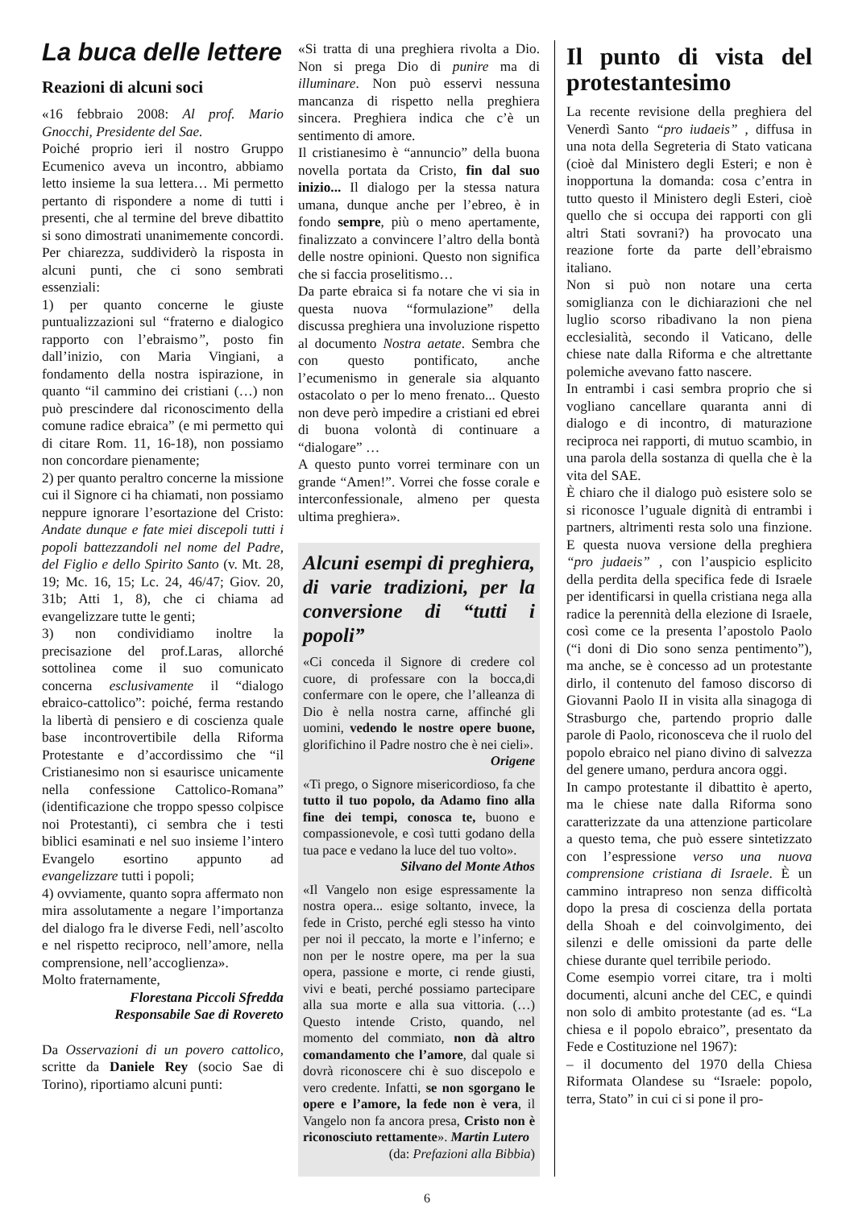La buca delle lettere
Reazioni di alcuni soci
«16 febbraio 2008: Al prof. Mario Gnocchi, Presidente del Sae.
Poiché proprio ieri il nostro Gruppo Ecumenico aveva un incontro, abbiamo letto insieme la sua lettera… Mi permetto pertanto di rispondere a nome di tutti i presenti, che al termine del breve dibattito si sono dimostrati unanimemente concordi. Per chiarezza, suddividerò la risposta in alcuni punti, che ci sono sembrati essenziali:
1) per quanto concerne le giuste puntualizzazioni sul “fraterno e dialogico rapporto con l’ebraismo”, posto fin dall’inizio, con Maria Vingiani, a fondamento della nostra ispirazione, in quanto “il cammino dei cristiani (…) non può prescindere dal riconoscimento della comune radice ebraica” (e mi permetto qui di citare Rom. 11, 16-18), non possiamo non concordare pienamente;
2) per quanto peraltro concerne la missione cui il Signore ci ha chiamati, non possiamo neppure ignorare l’esortazione del Cristo: Andate dunque e fate miei discepoli tutti i popoli battezzandoli nel nome del Padre, del Figlio e dello Spirito Santo (v. Mt. 28, 19; Mc. 16, 15; Lc. 24, 46/47; Giov. 20, 31b; Atti 1, 8), che ci chiama ad evangelizzare tutte le genti;
3) non condividiamo inoltre la precisazione del prof.Laras, allorché sottolinea come il suo comunicato concerna esclusivamente il “dialogo ebraico-cattolico”: poiché, ferma restando la libertà di pensiero e di coscienza quale base incontrovertibile della Riforma Protestante e d’accordissimo che “il Cristianesimo non si esaurisce unicamente nella confessione Cattolico-Romana” (identificazione che troppo spesso colpisce noi Protestanti), ci sembra che i testi biblici esaminati e nel suo insieme l’intero Evangelo esortino appunto ad evangelizzare tutti i popoli;
4) ovviamente, quanto sopra affermato non mira assolutamente a negare l’importanza del dialogo fra le diverse Fedi, nell’ascolto e nel rispetto reciproco, nell’amore, nella comprensione, nell’accoglienza».
Molto fraternamente,
Florestana Piccoli Sfredda
Responsabile Sae di Rovereto
Da Osservazioni di un povero cattolico, scritte da Daniele Rey (socio Sae di Torino), riportiamo alcuni punti:
«Si tratta di una preghiera rivolta a Dio. Non si prega Dio di punire ma di illuminare. Non può esservi nessuna mancanza di rispetto nella preghiera sincera. Preghiera indica che c’è un sentimento di amore.
Il cristianesimo è “annuncio” della buona novella portata da Cristo, fin dal suo inizio... Il dialogo per la stessa natura umana, dunque anche per l’ebreo, è in fondo sempre, più o meno apertamente, finalizzato a convincere l’altro della bontà delle nostre opinioni. Questo non significa che si faccia proselitismo…
Da parte ebraica si fa notare che vi sia in questa nuova “formulazione” della discussa preghiera una involuzione rispetto al documento Nostra aetate. Sembra che con questo pontificato, anche l’ecumenismo in generale sia alquanto ostacolato o per lo meno frenato... Questo non deve però impedire a cristiani ed ebrei di buona volontà di continuare a “dialogare” …
A questo punto vorrei terminare con un grande “Amen!”. Vorrei che fosse corale e interconfessionale, almeno per questa ultima preghiera».
Alcuni esempi di preghiera, di varie tradizioni, per la conversione di “tutti i popoli”
«Ci conceda il Signore di credere col cuore, di professare con la bocca,di confermare con le opere, che l’alleanza di Dio è nella nostra carne, affinché gli uomini, vedendo le nostre opere buone, glorifichino il Padre nostro che è nei cieli».
Origene
«Ti prego, o Signore misericordioso, fa che tutto il tuo popolo, da Adamo fino alla fine dei tempi, conosca te, buono e compassionevole, e così tutti godano della tua pace e vedano la luce del tuo volto».
Silvano del Monte Athos
«Il Vangelo non esige espressamente la nostra opera... esige soltanto, invece, la fede in Cristo, perché egli stesso ha vinto per noi il peccato, la morte e l’inferno; e non per le nostre opere, ma per la sua opera, passione e morte, ci rende giusti, vivi e beati, perché possiamo partecipare alla sua morte e alla sua vittoria. (…) Questo intende Cristo, quando, nel momento del commiato, non dà altro comandamento che l’amore, dal quale si dovrà riconoscere chi è suo discepolo e vero credente. Infatti, se non sgorgano le opere e l’amore, la fede non è vera, il Vangelo non fa ancora presa, Cristo non è riconosciuto rettamente». Martin Lutero
(da: Prefazioni alla Bibbia)
Il punto di vista del protestantesimo
La recente revisione della preghiera del Venerdì Santo “pro iudaeis” , diffusa in una nota della Segreteria di Stato vaticana (cioè dal Ministero degli Esteri; e non è inopportuna la domanda: cosa c’entra in tutto questo il Ministero degli Esteri, cioè quello che si occupa dei rapporti con gli altri Stati sovrani?) ha provocato una reazione forte da parte dell’ebraismo italiano.
Non si può non notare una certa somiglianza con le dichiarazioni che nel luglio scorso ribadivano la non piena ecclesialità, secondo il Vaticano, delle chiese nate dalla Riforma e che altrettante polemiche avevano fatto nascere.
In entrambi i casi sembra proprio che si vogliano cancellare quaranta anni di dialogo e di incontro, di maturazione reciproca nei rapporti, di mutuo scambio, in una parola della sostanza di quella che è la vita del SAE.
È chiaro che il dialogo può esistere solo se si riconosce l’uguale dignità di entrambi i partners, altrimenti resta solo una finzione. E questa nuova versione della preghiera “pro judaeis” , con l’auspicio esplicito della perdita della specifica fede di Israele per identificarsi in quella cristiana nega alla radice la perennità della elezione di Israele, così come ce la presenta l’apostolo Paolo (“i doni di Dio sono senza pentimento”), ma anche, se è concesso ad un protestante dirlo, il contenuto del famoso discorso di Giovanni Paolo II in visita alla sinagoga di Strasburgo che, partendo proprio dalle parole di Paolo, riconosceva che il ruolo del popolo ebraico nel piano divino di salvezza del genere umano, perdura ancora oggi.
In campo protestante il dibattito è aperto, ma le chiese nate dalla Riforma sono caratterizzate da una attenzione particolare a questo tema, che può essere sintetizzato con l’espressione verso una nuova comprensione cristiana di Israele. È un cammino intrapreso non senza difficoltà dopo la presa di coscienza della portata della Shoah e del coinvolgimento, dei silenzi e delle omissioni da parte delle chiese durante quel terribile periodo.
Come esempio vorrei citare, tra i molti documenti, alcuni anche del CEC, e quindi non solo di ambito protestante (ad es. “La chiesa e il popolo ebraico”, presentato da Fede e Costituzione nel 1967):
– il documento del 1970 della Chiesa Riformata Olandese su “Israele: popolo, terra, Stato” in cui ci si pone il pro-
6